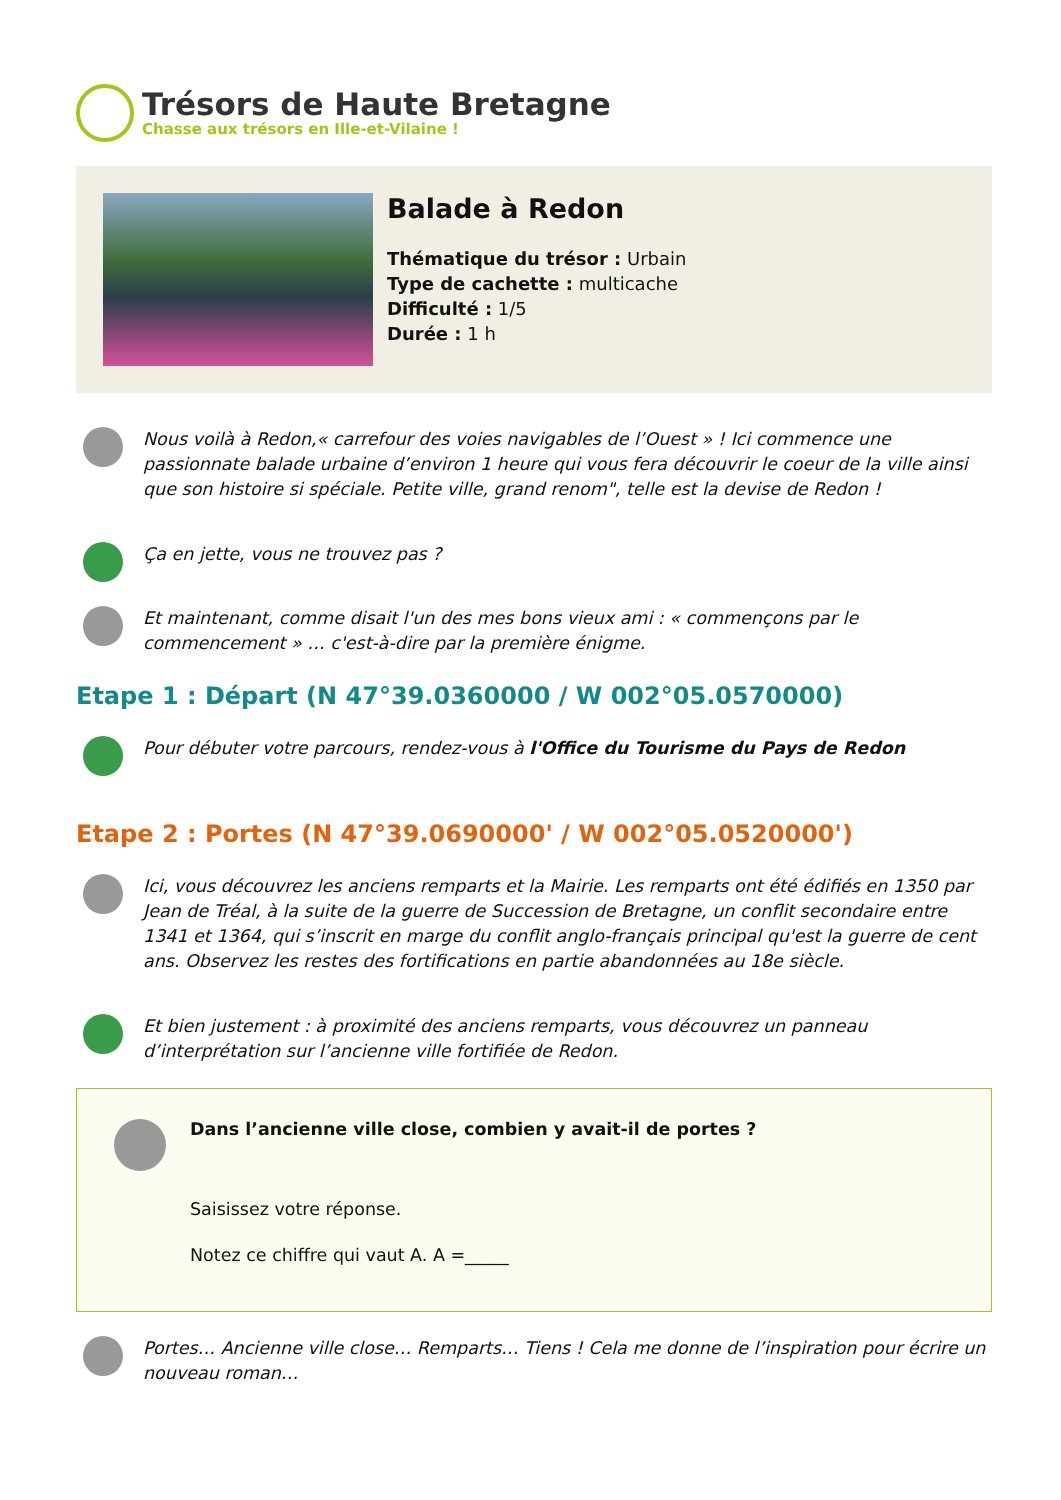Trésors de Haute Bretagne
Chasse aux trésors en Ille-et-Vilaine !
Balade à Redon
Thématique du trésor : Urbain
Type de cachette : multicache
Difficulté : 1/5
Durée : 1 h
Nous voilà à Redon,« carrefour des voies navigables de l’Ouest » ! Ici commence une passionnate balade urbaine d’environ 1 heure qui vous fera découvrir le coeur de la ville ainsi que son histoire si spéciale. Petite ville, grand renom", telle est la devise de Redon !
Ça en jette, vous ne trouvez pas ?
Et maintenant, comme disait l'un des mes bons vieux ami : « commençons par le commencement » … c'est-à-dire par la première énigme.
Etape 1 : Départ (N 47°39.0360000 / W 002°05.0570000)
Pour débuter votre parcours, rendez-vous à l'Office du Tourisme du Pays de Redon
Etape 2 : Portes (N 47°39.0690000' / W 002°05.0520000')
Ici, vous découvrez les anciens remparts et la Mairie. Les remparts ont été édifiés en 1350 par Jean de Tréal, à la suite de la guerre de Succession de Bretagne, un conflit secondaire entre 1341 et 1364, qui s’inscrit en marge du conflit anglo-français principal qu'est la guerre de cent ans. Observez les restes des fortifications en partie abandonnées au 18e siècle.
Et bien justement : à proximité des anciens remparts, vous découvrez un panneau d’interprétation sur l’ancienne ville fortifiée de Redon.
Dans l’ancienne ville close, combien y avait-il de portes ?
Saisissez votre réponse.
Notez ce chiffre qui vaut A. A =_____
Portes… Ancienne ville close… Remparts… Tiens ! Cela me donne de l’inspiration pour écrire un nouveau roman…